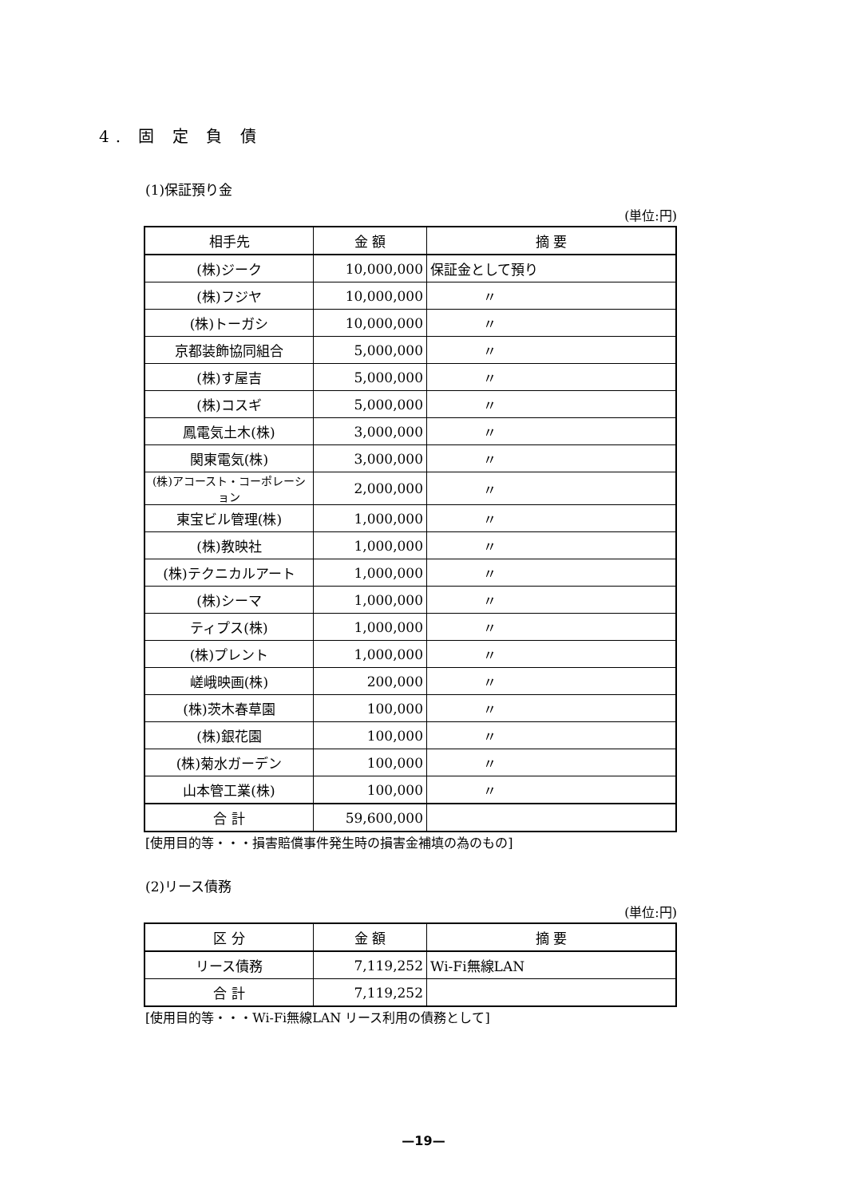4. 固 定 負 債
(1)保証預り金
(単位:円)
| 相手先 | 金 額 | 摘 要 |
| --- | --- | --- |
| (株)ジーク | 10,000,000 | 保証金として預り |
| (株)フジヤ | 10,000,000 | 〃 |
| (株)トーガシ | 10,000,000 | 〃 |
| 京都装飾協同組合 | 5,000,000 | 〃 |
| (株)す屋吉 | 5,000,000 | 〃 |
| (株)コスギ | 5,000,000 | 〃 |
| 鳳電気土木(株) | 3,000,000 | 〃 |
| 関東電気(株) | 3,000,000 | 〃 |
| (株)アコースト・コーポレーション | 2,000,000 | 〃 |
| 東宝ビル管理(株) | 1,000,000 | 〃 |
| (株)教映社 | 1,000,000 | 〃 |
| (株)テクニカルアート | 1,000,000 | 〃 |
| (株)シーマ | 1,000,000 | 〃 |
| ティプス(株) | 1,000,000 | 〃 |
| (株)プレント | 1,000,000 | 〃 |
| 嵯峨映画(株) | 200,000 | 〃 |
| (株)茨木春草園 | 100,000 | 〃 |
| (株)銀花園 | 100,000 | 〃 |
| (株)菊水ガーデン | 100,000 | 〃 |
| 山本管工業(株) | 100,000 | 〃 |
| 合 計 | 59,600,000 | |
[使用目的等・・・損害賠償事件発生時の損害金補填の為のもの]
(2)リース債務
(単位:円)
| 区 分 | 金 額 | 摘 要 |
| --- | --- | --- |
| リース債務 | 7,119,252 | Wi-Fi無線LAN |
| 合 計 | 7,119,252 | |
[使用目的等・・・Wi-Fi無線LAN リース利用の債務として]
—19—